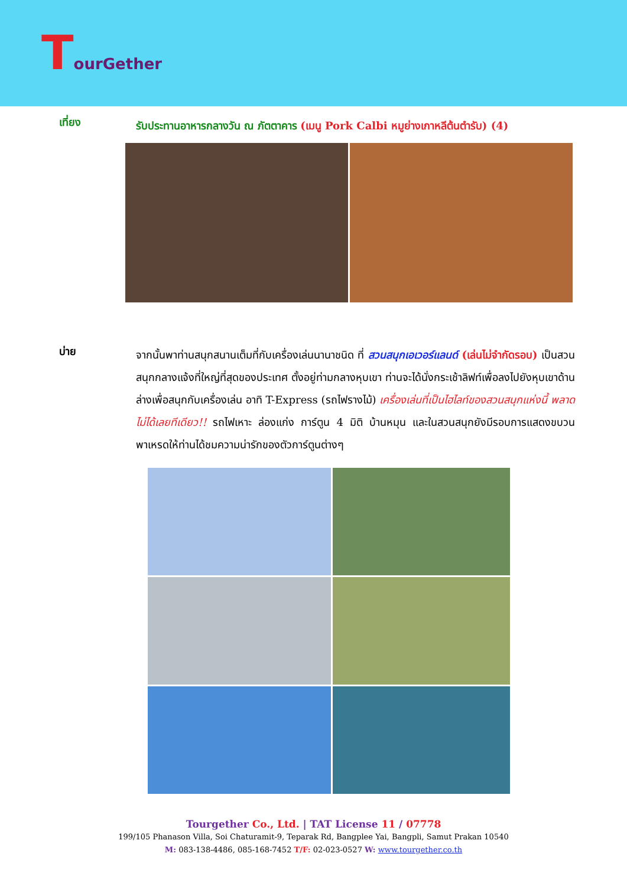TourGether
เที่ยง
รับประทานอาหารกลางวัน ณ ภัตตาคาร (เมนู Pork Calbi หมูย่างเกาหลีต้นตำรับ) (4)
บ่าย
จากนั้นพาท่านสนุกสนานเต็มที่กับเครื่องเล่นนานาชนิด ที่ สวนสนุกเอเวอร์แลนด์ (เล่นไม่จำกัดรอบ) เป็นสวนสนุกกลางแจ้งที่ใหญ่ที่สุดของประเทศ ตั้งอยู่ท่ามกลางหุบเขา ท่านจะได้นั่งกระเช้าลิฟท์เพื่อลงไปยังหุบเขาด้านล่างเพื่อสนุกกับเครื่องเล่น อาทิ T-Express (รถไฟรางไม้) เครื่องเล่นที่เป็นไฮไลท์ของสวนสนุกแห่งนี้ พลาดไม่ได้เลยทีเดียว!! รถไฟเหาะ ล่องแก่ง การ์ตูน 4 มิติ บ้านหมุน และในสวนสนุกยังมีรอบการแสดงขบวนพาเหรดให้ท่านได้ชมความน่ารักของตัวการ์ตูนต่างๆ
Tourgether Co., Ltd. | TAT License 11 / 07778
199/105 Phanason Villa, Soi Chaturamit-9, Teparak Rd, Bangplee Yai, Bangpli, Samut Prakan 10540
M: 083-138-4486, 085-168-7452 T/F: 02-023-0527 W: www.tourgether.co.th